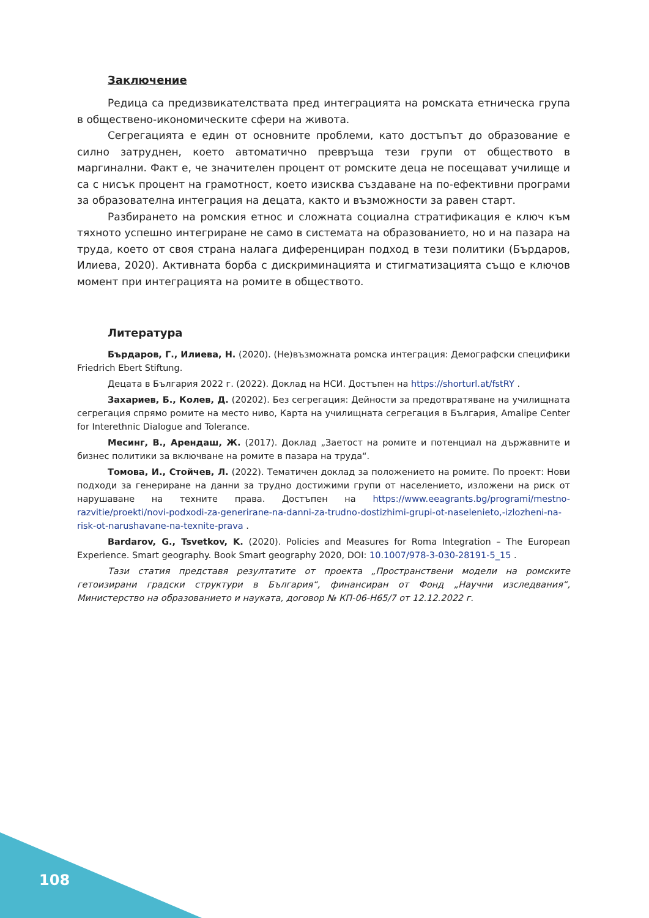Заключение
Редица са предизвикателствата пред интеграцията на ромската етническа група в обществено-икономическите сфери на живота.
Сегрегацията е един от основните проблеми, като достъпът до образование е силно затруднен, което автоматично превръща тези групи от обществото в маргинални. Факт е, че значителен процент от ромските деца не посещават училище и са с нисък процент на грамотност, което изисква създаване на по-ефективни програми за образователна интеграция на децата, както и възможности за равен старт.
Разбирането на ромския етнос и сложната социална стратификация е ключ към тяхното успешно интегриране не само в системата на образованието, но и на пазара на труда, което от своя страна налага диференциран подход в тези политики (Бърдаров, Илиева, 2020). Активната борба с дискриминацията и стигматизацията също е ключов момент при интеграцията на ромите в обществото.
Литература
Бърдаров, Г., Илиева, Н. (2020). (Не)възможната ромска интеграция: Демографски специфики Friedrich Ebert Stiftung.
Децата в България 2022 г. (2022). Доклад на НСИ. Достъпен на https://shorturl.at/fstRY .
Захариев, Б., Колев, Д. (20202). Без сегрегация: Дейности за предотвратяване на училищната сегрегация спрямо ромите на место ниво, Карта на училищната сегрегация в България, Amalipe Center for Interethnic Dialogue and Tolerance.
Месинг, В., Арендаш, Ж. (2017). Доклад „Заетост на ромите и потенциал на държавните и бизнес политики за включване на ромите в пазара на труда“.
Томова, И., Стойчев, Л. (2022). Тематичен доклад за положението на ромите. По проект: Нови подходи за генериране на данни за трудно достижими групи от населението, изложени на риск от нарушаване на техните права. Достъпен на https://www.eeagrants.bg/programi/mestno-razvitie/proekti/novi-podxodi-za-generirane-na-danni-za-trudno-dostizhimi-grupi-ot-naselenieto,-izlozheni-na-risk-ot-narushavane-na-texnite-prava .
Bardarov, G., Tsvetkov, K. (2020). Policies and Measures for Roma Integration – The European Experience. Smart geography. Book Smart geography 2020, DOI: 10.1007/978-3-030-28191-5_15 .
Тази статия представя резултатите от проекта „Пространствени модели на ромските гетоизирани градски структури в България“, финансиран от Фонд „Научни изследвания“, Министерство на образованието и науката, договор № КП-06-Н65/7 от 12.12.2022 г.
108